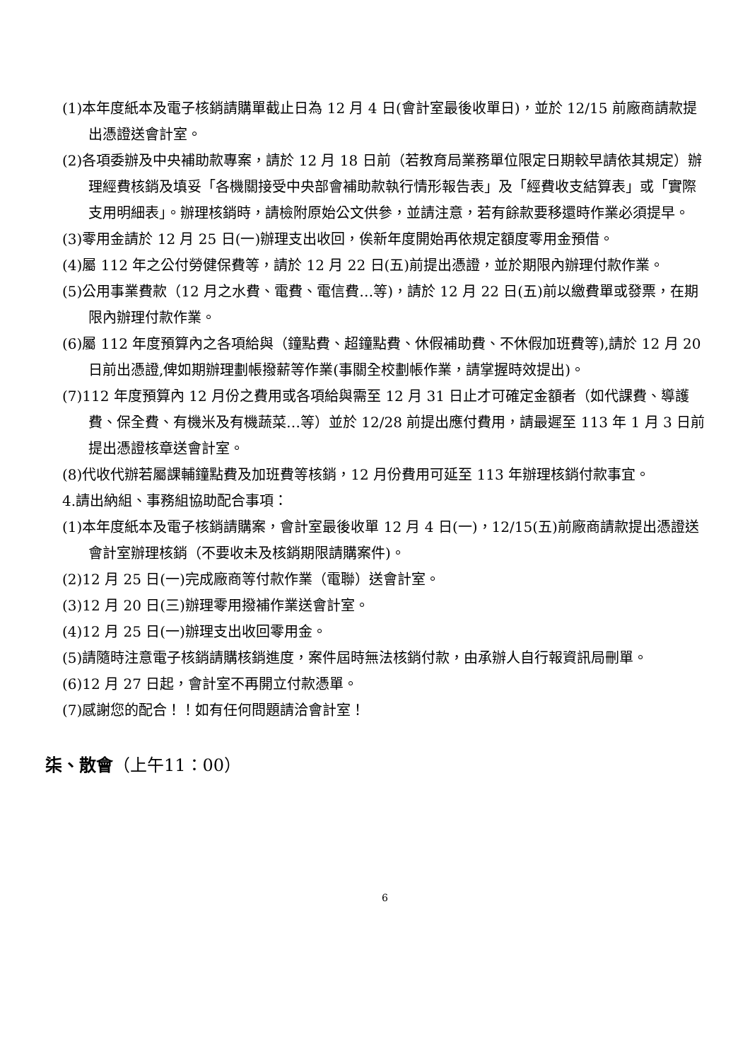(1)本年度紙本及電子核銷請購單截止日為 12 月 4 日(會計室最後收單日)，並於 12/15 前廠商請款提出憑證送會計室。
(2)各項委辦及中央補助款專案，請於 12 月 18 日前（若教育局業務單位限定日期較早請依其規定）辦理經費核銷及填妥「各機關接受中央部會補助款執行情形報告表」及「經費收支結算表」或「實際支用明細表」。辦理核銷時，請檢附原始公文供參，並請注意，若有餘款要移還時作業必須提早。
(3)零用金請於 12 月 25 日(一)辦理支出收回，俟新年度開始再依規定額度零用金預借。
(4)屬 112 年之公付勞健保費等，請於 12 月 22 日(五)前提出憑證，並於期限內辦理付款作業。
(5)公用事業費款（12 月之水費、電費、電信費…等)，請於 12 月 22 日(五)前以繳費單或發票，在期限內辦理付款作業。
(6)屬 112 年度預算內之各項給與（鐘點費、超鐘點費、休假補助費、不休假加班費等),請於 12 月 20 日前出憑證,俾如期辦理劃帳撥薪等作業(事關全校劃帳作業，請掌握時效提出)。
(7)112 年度預算內 12 月份之費用或各項給與需至 12 月 31 日止才可確定金額者（如代課費、導護費、保全費、有機米及有機蔬菜…等）並於 12/28 前提出應付費用，請最遲至 113 年 1 月 3 日前提出憑證核章送會計室。
(8)代收代辦若屬課輔鐘點費及加班費等核銷，12 月份費用可延至 113 年辦理核銷付款事宜。
4.請出納組、事務組協助配合事項：
(1)本年度紙本及電子核銷請購案，會計室最後收單 12 月 4 日(一)，12/15(五)前廠商請款提出憑證送會計室辦理核銷（不要收未及核銷期限請購案件)。
(2)12 月 25 日(一)完成廠商等付款作業（電聯）送會計室。
(3)12 月 20 日(三)辦理零用撥補作業送會計室。
(4)12 月 25 日(一)辦理支出收回零用金。
(5)請隨時注意電子核銷請購核銷進度，案件屆時無法核銷付款，由承辦人自行報資訊局刪單。
(6)12 月 27 日起，會計室不再開立付款憑單。
(7)感謝您的配合！！如有任何問題請洽會計室！
柒、散會（上午11：00）
6